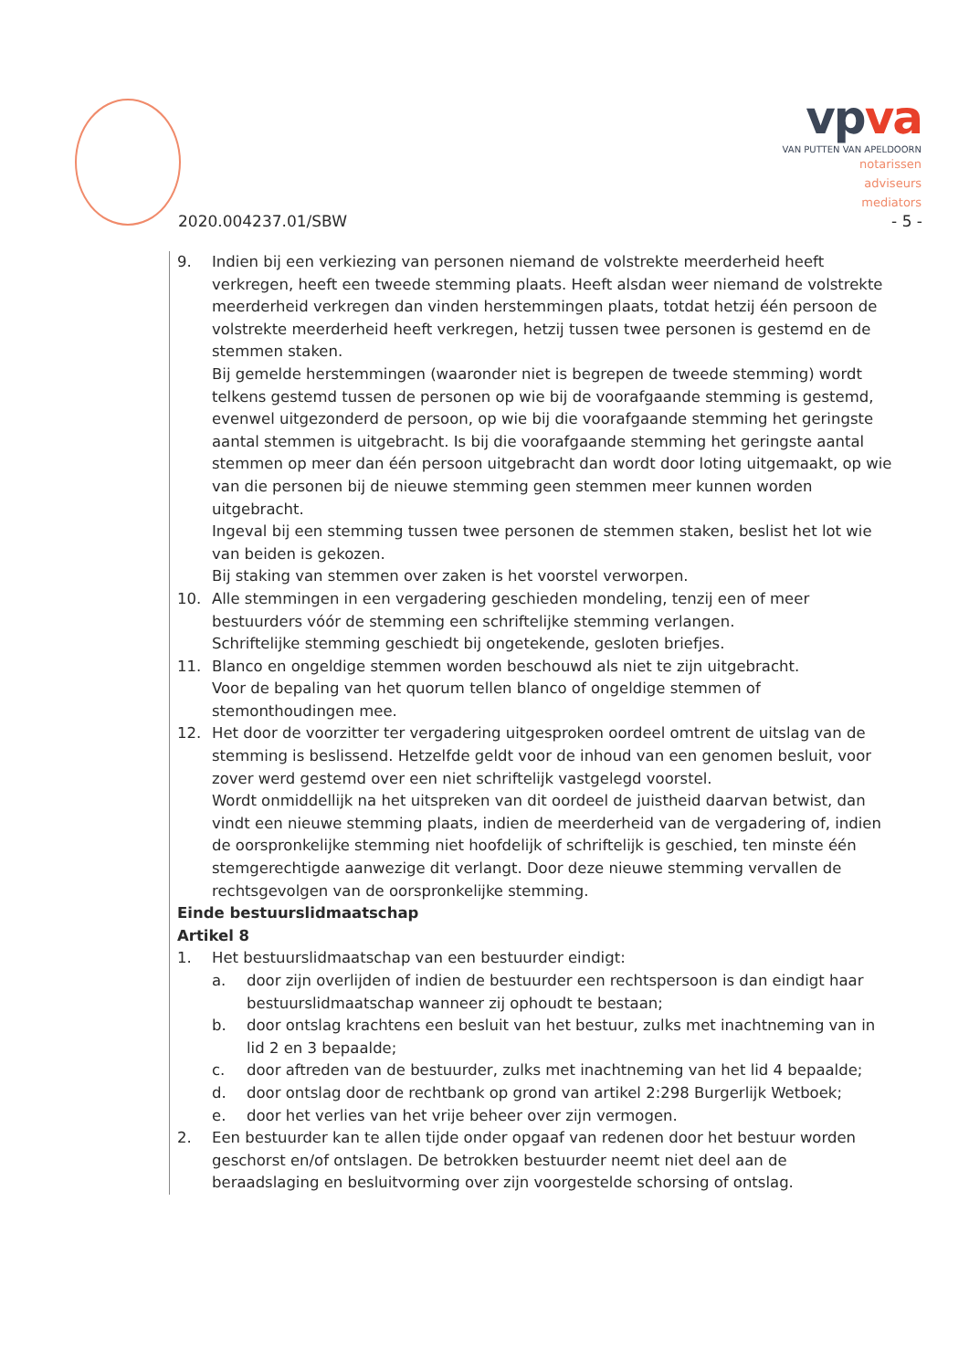vpva
VAN PUTTEN VAN APELDOORN
notarissen
adviseurs
mediators
2020.004237.01/SBW - 5 -
9. Indien bij een verkiezing van personen niemand de volstrekte meerderheid heeft verkregen, heeft een tweede stemming plaats. Heeft alsdan weer niemand de volstrekte meerderheid verkregen dan vinden herstemmingen plaats, totdat hetzij één persoon de volstrekte meerderheid heeft verkregen, hetzij tussen twee personen is gestemd en de stemmen staken.
Bij gemelde herstemmingen (waaronder niet is begrepen de tweede stemming) wordt telkens gestemd tussen de personen op wie bij de voorafgaande stemming is gestemd, evenwel uitgezonderd de persoon, op wie bij die voorafgaande stemming het geringste aantal stemmen is uitgebracht. Is bij die voorafgaande stemming het geringste aantal stemmen op meer dan één persoon uitgebracht dan wordt door loting uitgemaakt, op wie van die personen bij de nieuwe stemming geen stemmen meer kunnen worden uitgebracht.
Ingeval bij een stemming tussen twee personen de stemmen staken, beslist het lot wie van beiden is gekozen.
Bij staking van stemmen over zaken is het voorstel verworpen.
10. Alle stemmingen in een vergadering geschieden mondeling, tenzij een of meer bestuurders vóór de stemming een schriftelijke stemming verlangen.
Schriftelijke stemming geschiedt bij ongetekende, gesloten briefjes.
11. Blanco en ongeldige stemmen worden beschouwd als niet te zijn uitgebracht.
Voor de bepaling van het quorum tellen blanco of ongeldige stemmen of stemonthoudingen mee.
12. Het door de voorzitter ter vergadering uitgesproken oordeel omtrent de uitslag van de stemming is beslissend. Hetzelfde geldt voor de inhoud van een genomen besluit, voor zover werd gestemd over een niet schriftelijk vastgelegd voorstel.
Wordt onmiddellijk na het uitspreken van dit oordeel de juistheid daarvan betwist, dan vindt een nieuwe stemming plaats, indien de meerderheid van de vergadering of, indien de oorspronkelijke stemming niet hoofdelijk of schriftelijk is geschied, ten minste één stemgerechtigde aanwezige dit verlangt. Door deze nieuwe stemming vervallen de rechtsgevolgen van de oorspronkelijke stemming.
Einde bestuurslidmaatschap
Artikel 8
1. Het bestuurslidmaatschap van een bestuurder eindigt:
a. door zijn overlijden of indien de bestuurder een rechtspersoon is dan eindigt haar bestuurslidmaatschap wanneer zij ophoudt te bestaan;
b. door ontslag krachtens een besluit van het bestuur, zulks met inachtneming van in lid 2 en 3 bepaalde;
c. door aftreden van de bestuurder, zulks met inachtneming van het lid 4 bepaalde;
d. door ontslag door de rechtbank op grond van artikel 2:298 Burgerlijk Wetboek;
e. door het verlies van het vrije beheer over zijn vermogen.
2. Een bestuurder kan te allen tijde onder opgaaf van redenen door het bestuur worden geschorst en/of ontslagen. De betrokken bestuurder neemt niet deel aan de beraadslaging en besluitvorming over zijn voorgestelde schorsing of ontslag.